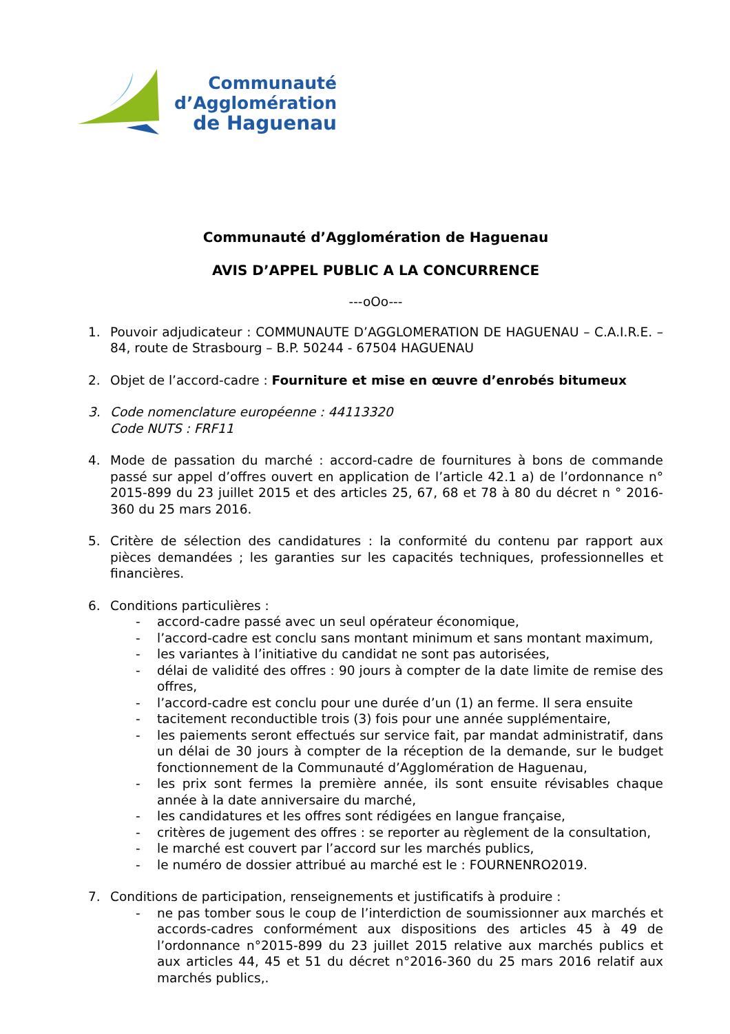Communauté
d’Agglomération
de Haguenau
Communauté d’Agglomération de Haguenau
AVIS D’APPEL PUBLIC A LA CONCURRENCE
---oOo---
1. Pouvoir adjudicateur : COMMUNAUTE D’AGGLOMERATION DE HAGUENAU – C.A.I.R.E. – 84, route de Strasbourg – B.P. 50244 - 67504 HAGUENAU
2. Objet de l’accord-cadre : Fourniture et mise en œuvre d’enrobés bitumeux
3. Code nomenclature européenne : 44113320
Code NUTS : FRF11
4. Mode de passation du marché : accord-cadre de fournitures à bons de commande passé sur appel d’offres ouvert en application de l’article 42.1 a) de l’ordonnance n° 2015-899 du 23 juillet 2015 et des articles 25, 67, 68 et 78 à 80 du décret n ° 2016-360 du 25 mars 2016.
5. Critère de sélection des candidatures : la conformité du contenu par rapport aux pièces demandées ; les garanties sur les capacités techniques, professionnelles et financières.
6. Conditions particulières :
- accord-cadre passé avec un seul opérateur économique,
- l’accord-cadre est conclu sans montant minimum et sans montant maximum,
- les variantes à l’initiative du candidat ne sont pas autorisées,
- délai de validité des offres : 90 jours à compter de la date limite de remise des offres,
- l’accord-cadre est conclu pour une durée d’un (1) an ferme. Il sera ensuite
- tacitement reconductible trois (3) fois pour une année supplémentaire,
- les paiements seront effectués sur service fait, par mandat administratif, dans un délai de 30 jours à compter de la réception de la demande, sur le budget fonctionnement de la Communauté d’Agglomération de Haguenau,
- les prix sont fermes la première année, ils sont ensuite révisables chaque année à la date anniversaire du marché,
- les candidatures et les offres sont rédigées en langue française,
- critères de jugement des offres : se reporter au règlement de la consultation,
- le marché est couvert par l’accord sur les marchés publics,
- le numéro de dossier attribué au marché est le : FOURNENRO2019.
7. Conditions de participation, renseignements et justificatifs à produire :
- ne pas tomber sous le coup de l’interdiction de soumissionner aux marchés et accords-cadres conformément aux dispositions des articles 45 à 49 de l’ordonnance n°2015-899 du 23 juillet 2015 relative aux marchés publics et aux articles 44, 45 et 51 du décret n°2016-360 du 25 mars 2016 relatif aux marchés publics,.